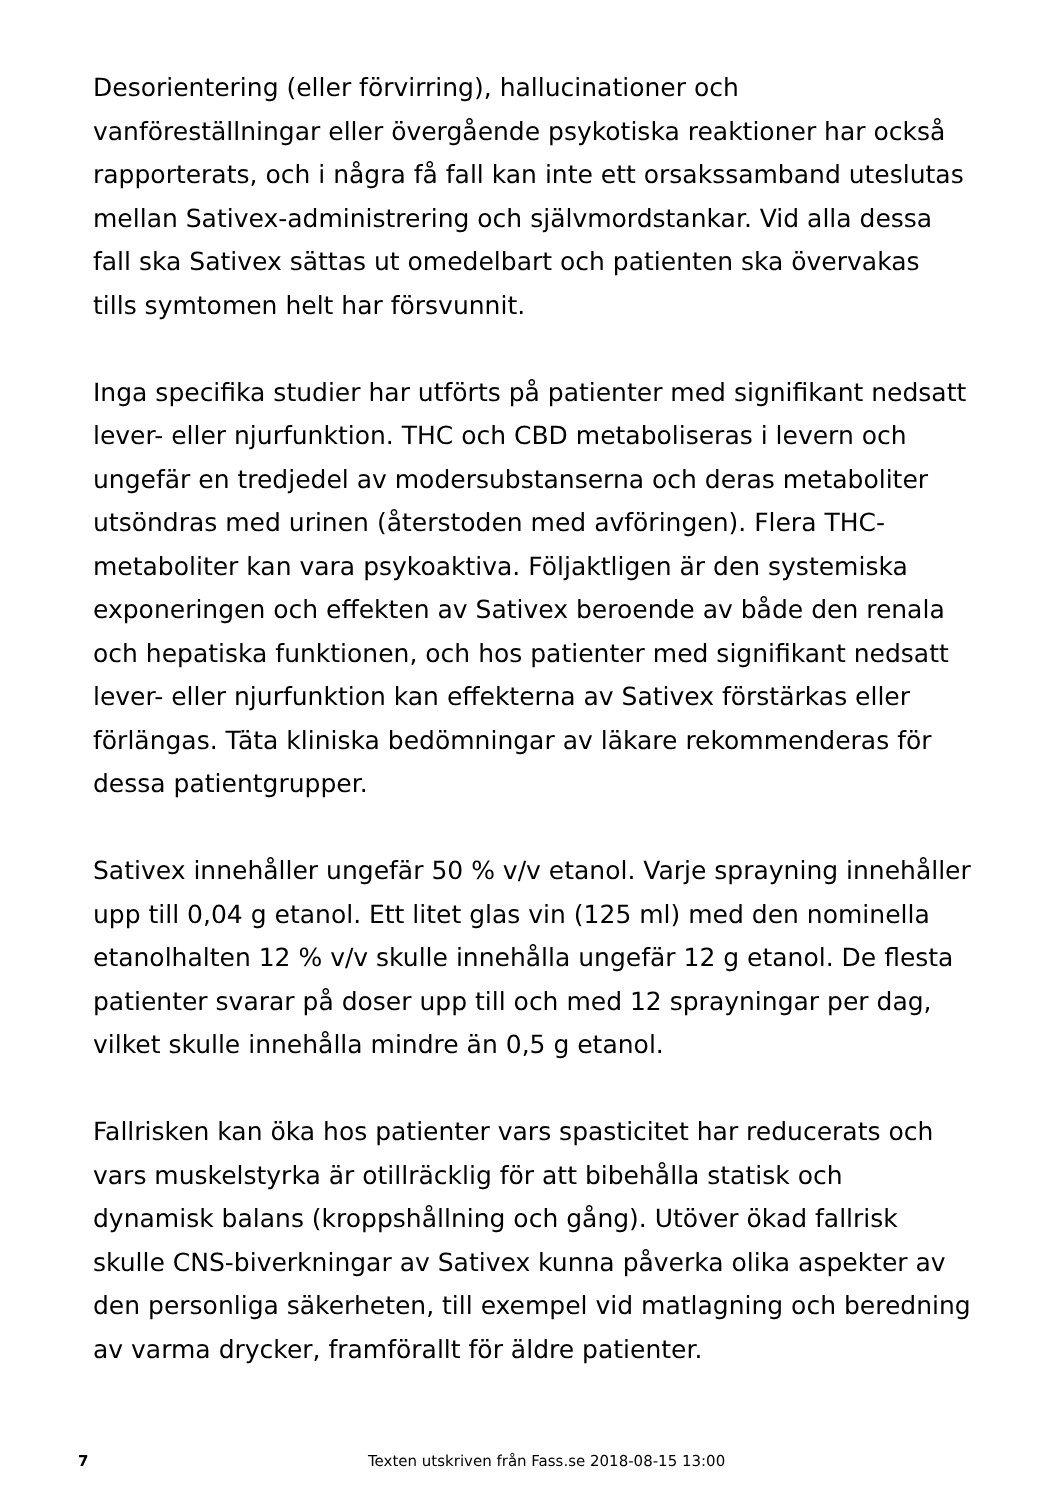Desorientering (eller förvirring), hallucinationer och vanföreställningar eller övergående psykotiska reaktioner har också rapporterats, och i några få fall kan inte ett orsakssamband uteslutas mellan Sativex-administrering och självmordstankar. Vid alla dessa fall ska Sativex sättas ut omedelbart och patienten ska övervakas tills symtomen helt har försvunnit.
Inga specifika studier har utförts på patienter med signifikant nedsatt lever- eller njurfunktion. THC och CBD metaboliseras i levern och ungefär en tredjedel av modersubstanserna och deras metaboliter utsöndras med urinen (återstoden med avföringen). Flera THC-metaboliter kan vara psykoaktiva. Följaktligen är den systemiska exponeringen och effekten av Sativex beroende av både den renala och hepatiska funktionen, och hos patienter med signifikant nedsatt lever- eller njurfunktion kan effekterna av Sativex förstärkas eller förlängas. Täta kliniska bedömningar av läkare rekommenderas för dessa patientgrupper.
Sativex innehåller ungefär 50 % v/v etanol. Varje sprayning innehåller upp till 0,04 g etanol. Ett litet glas vin (125 ml) med den nominella etanolhalten 12 % v/v skulle innehålla ungefär 12 g etanol. De flesta patienter svarar på doser upp till och med 12 sprayningar per dag, vilket skulle innehålla mindre än 0,5 g etanol.
Fallrisken kan öka hos patienter vars spasticitet har reducerats och vars muskelstyrka är otillräcklig för att bibehålla statisk och dynamisk balans (kroppshållning och gång). Utöver ökad fallrisk skulle CNS-biverkningar av Sativex kunna påverka olika aspekter av den personliga säkerheten, till exempel vid matlagning och beredning av varma drycker, framförallt för äldre patienter.
7 Texten utskriven från Fass.se 2018-08-15 13:00